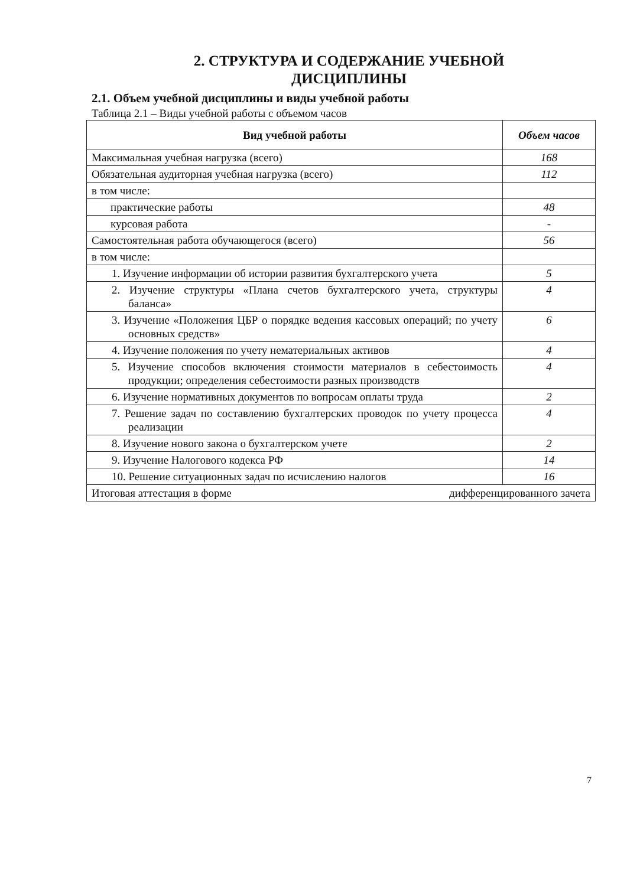2. СТРУКТУРА И СОДЕРЖАНИЕ УЧЕБНОЙ
ДИСЦИПЛИНЫ
2.1. Объем учебной дисциплины и виды учебной работы
Таблица 2.1 – Виды учебной работы с объемом часов
| Вид учебной работы | Объем часов |
| --- | --- |
| Максимальная учебная нагрузка (всего) | 168 |
| Обязательная аудиторная учебная нагрузка (всего) | 112 |
| в том числе: | |
| практические работы | 48 |
| курсовая работа | - |
| Самостоятельная работа обучающегося (всего) | 56 |
| в том числе: | |
| 1. Изучение информации об истории развития бухгалтерского учета | 5 |
| 2. Изучение структуры «Плана счетов бухгалтерского учета, структуры баланса» | 4 |
| 3. Изучение «Положения ЦБР о порядке ведения кассовых операций; по учету основных средств» | 6 |
| 4. Изучение положения по учету нематериальных активов | 4 |
| 5. Изучение способов включения стоимости материалов в себестоимость продукции; определения себестоимости разных производств | 4 |
| 6. Изучение нормативных документов по вопросам оплаты труда | 2 |
| 7. Решение задач по составлению бухгалтерских проводок по учету процесса реализации | 4 |
| 8. Изучение нового закона о бухгалтерском учете | 2 |
| 9. Изучение Налогового кодекса РФ | 14 |
| 10. Решение ситуационных задач по исчислению налогов | 16 |
| Итоговая аттестация в форме дифференцированного зачета | |
7